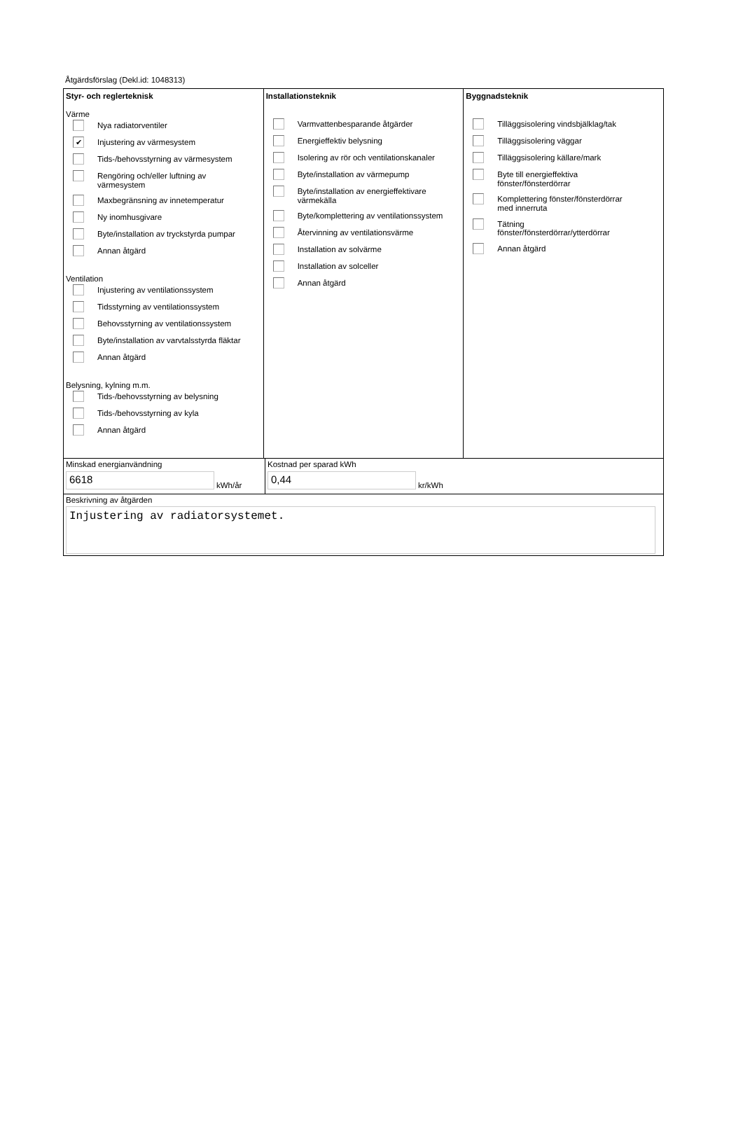Åtgärdsförslag (Dekl.id: 1048313)
Styr- och reglerteknisk
Värme
Nya radiatorventiler
✔
Injustering av värmesystem
Tids-/behovsstyrning av värmesystem
Rengöring och/eller luftning av
värmesystem
Maxbegränsning av innetemperatur
Ny inomhusgivare
Byte/installation av tryckstyrda pumpar
Annan åtgärd
Ventilation
Injustering av ventilationssystem
Tidsstyrning av ventilationssystem
Behovsstyrning av ventilationssystem
Byte/installation av varvtalsstyrda fläktar
Annan åtgärd
Belysning, kylning m.m.
Tids-/behovsstyrning av belysning
Tids-/behovsstyrning av kyla
Annan åtgärd
Installationsteknik
Varmvattenbesparande åtgärder
Energieffektiv belysning
Isolering av rör och ventilationskanaler
Byte/installation av värmepump
Byte/installation av energieffektivare
värmekälla
Byte/komplettering av ventilationssystem
Återvinning av ventilationsvärme
Installation av solvärme
Installation av solceller
Annan åtgärd
Byggnadsteknik
Tilläggsisolering vindsbjälklag/tak
Tilläggsisolering väggar
Tilläggsisolering källare/mark
Byte till energieffektiva
fönster/fönsterdörrar
Komplettering fönster/fönsterdörrar
med innerruta
Tätning
fönster/fönsterdörrar/ytterdörrar
Annan åtgärd
Minskad energianvändning
6618
kWh/år
Kostnad per sparad kWh
0,44
kr/kWh
Beskrivning av åtgärden
Injustering av radiatorsystemet.